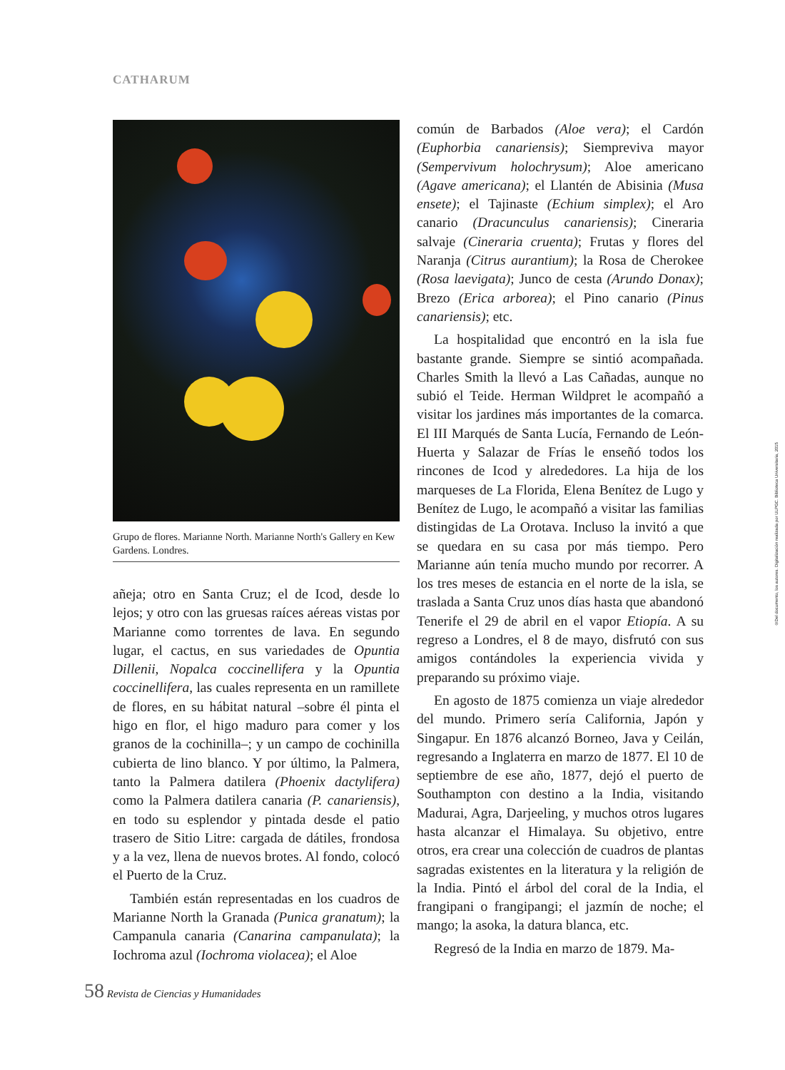CATHARUM
Grupo de flores. Marianne North. Marianne North's Gallery en Kew Gardens. Londres.
añeja; otro en Santa Cruz; el de Icod, desde lo lejos; y otro con las gruesas raíces aéreas vistas por Marianne como torrentes de lava. En segundo lugar, el cactus, en sus variedades de Opuntia Dillenii, Nopalca coccinellifera y la Opuntia coccinellifera, las cuales representa en un ramillete de flores, en su hábitat natural –sobre él pinta el higo en flor, el higo maduro para comer y los granos de la cochinilla–; y un campo de cochinilla cubierta de lino blanco. Y por último, la Palmera, tanto la Palmera datilera (Phoenix dactylifera) como la Palmera datilera canaria (P. canariensis), en todo su esplendor y pintada desde el patio trasero de Sitio Litre: cargada de dátiles, frondosa y a la vez, llena de nuevos brotes. Al fondo, colocó el Puerto de la Cruz.
También están representadas en los cuadros de Marianne North la Granada (Punica granatum); la Campanula canaria (Canarina campanulata); la Iochroma azul (Iochroma violacea); el Aloe
común de Barbados (Aloe vera); el Cardón (Euphorbia canariensis); Siempreviva mayor (Sempervivum holochrysum); Aloe americano (Agave americana); el Llantén de Abisinia (Musa ensete); el Tajinaste (Echium simplex); el Aro canario (Dracunculus canariensis); Cineraria salvaje (Cineraria cruenta); Frutas y flores del Naranja (Citrus aurantium); la Rosa de Cherokee (Rosa laevigata); Junco de cesta (Arundo Donax); Brezo (Erica arborea); el Pino canario (Pinus canariensis); etc.
La hospitalidad que encontró en la isla fue bastante grande. Siempre se sintió acompañada. Charles Smith la llevó a Las Cañadas, aunque no subió el Teide. Herman Wildpret le acompañó a visitar los jardines más importantes de la comarca. El III Marqués de Santa Lucía, Fernando de León-Huerta y Salazar de Frías le enseñó todos los rincones de Icod y alrededores. La hija de los marqueses de La Florida, Elena Benítez de Lugo y Benítez de Lugo, le acompañó a visitar las familias distingidas de La Orotava. Incluso la invitó a que se quedara en su casa por más tiempo. Pero Marianne aún tenía mucho mundo por recorrer. A los tres meses de estancia en el norte de la isla, se traslada a Santa Cruz unos días hasta que abandonó Tenerife el 29 de abril en el vapor Etiopía. A su regreso a Londres, el 8 de mayo, disfrutó con sus amigos contándoles la experiencia vivida y preparando su próximo viaje.
En agosto de 1875 comienza un viaje alrededor del mundo. Primero sería California, Japón y Singapur. En 1876 alcanzó Borneo, Java y Ceilán, regresando a Inglaterra en marzo de 1877. El 10 de septiembre de ese año, 1877, dejó el puerto de Southampton con destino a la India, visitando Madurai, Agra, Darjeeling, y muchos otros lugares hasta alcanzar el Himalaya. Su objetivo, entre otros, era crear una colección de cuadros de plantas sagradas existentes en la literatura y la religión de la India. Pintó el árbol del coral de la India, el frangipani o frangipangi; el jazmín de noche; el mango; la asoka, la datura blanca, etc.
Regresó de la India en marzo de 1879. Ma-
58 Revista de Ciencias y Humanidades
©Del documento, los autores. Digitalización realizada por ULPGC. Biblioteca Universitaria, 2015